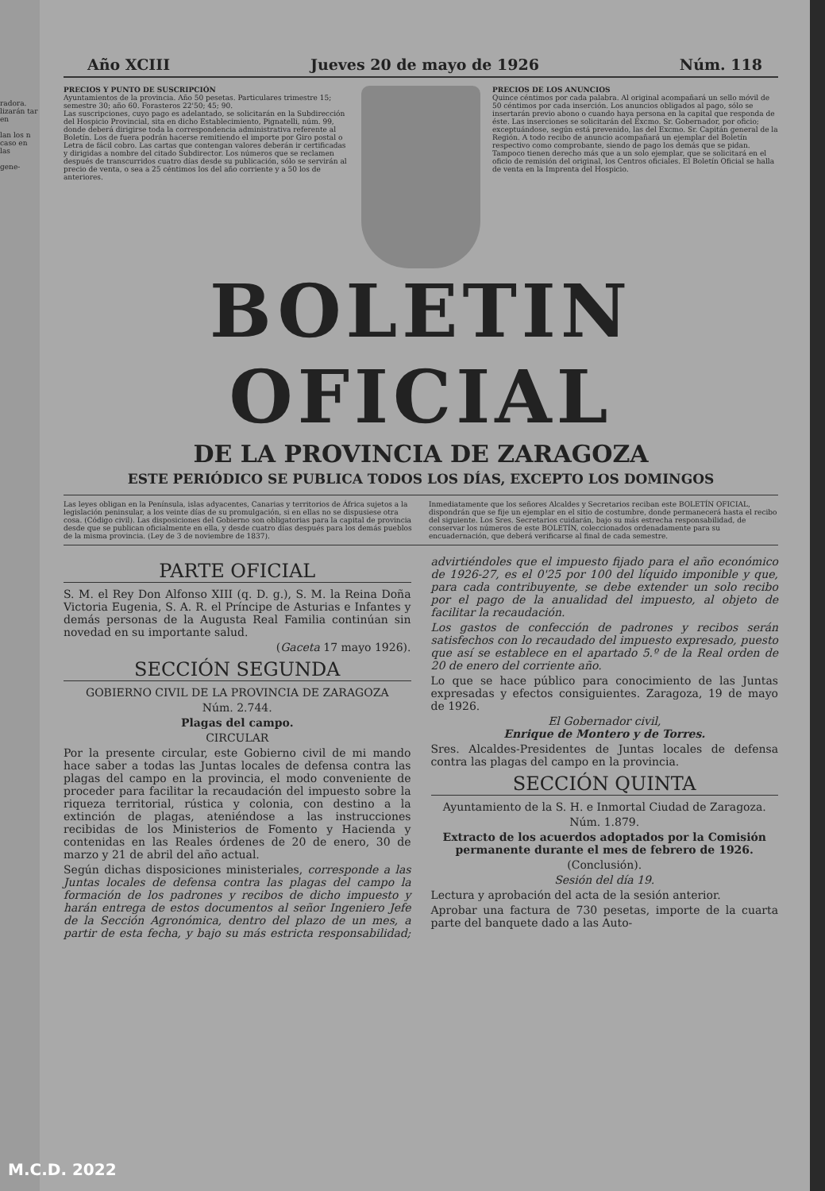radora. lizarán tar en
lan los n caso en las
gene-
Año XCIII Jueves 20 de mayo de 1926 Núm. 118
PRECIOS Y PUNTO DE SUSCRIPCIÓN
Ayuntamientos de la provincia. Año 50 pesetas. Particulares trimestre 15; semestre 30; año 60. Forasteros 22'50; 45; 90.
Las suscripciones, cuyo pago es adelantado, se solicitarán en la Subdirección del Hospicio Provincial, sita en dicho Establecimiento, Pignatelli, núm. 99, donde deberá dirigirse toda la correspondencia administrativa referente al Boletín. Los de fuera podrán hacerse remitiendo el importe por Giro postal o Letra de fácil cobro. Las cartas que contengan valores deberán ir certificadas y dirigidas a nombre del citado Subdirector. Los números que se reclamen después de transcurridos cuatro días desde su publicación, sólo se servirán al precio de venta, o sea a 25 céntimos los del año corriente y a 50 los de anteriores.
PRECIOS DE LOS ANUNCIOS
Quince céntimos por cada palabra. Al original acompañará un sello móvil de 50 céntimos por cada inserción. Los anuncios obligados al pago, sólo se insertarán previo abono o cuando haya persona en la capital que responda de éste. Las inserciones se solicitarán del Excmo. Sr. Gobernador, por oficio; exceptuándose, según está prevenido, las del Excmo. Sr. Capitán general de la Región. A todo recibo de anuncio acompañará un ejemplar del Boletín respectivo como comprobante, siendo de pago los demás que se pidan. Tampoco tienen derecho más que a un solo ejemplar, que se solicitará en el oficio de remisión del original, los Centros oficiales. El Boletín Oficial se halla de venta en la Imprenta del Hospicio.
BOLETIN OFICIAL
DE LA PROVINCIA DE ZARAGOZA
ESTE PERIÓDICO SE PUBLICA TODOS LOS DÍAS, EXCEPTO LOS DOMINGOS
Las leyes obligan en la Península, islas adyacentes, Canarias y territorios de África sujetos a la legislación peninsular, a los veinte días de su promulgación, si en ellas no se dispusiese otra cosa. (Código civil). Las disposiciones del Gobierno son obligatorias para la capital de provincia desde que se publican oficialmente en ella, y desde cuatro días después para los demás pueblos de la misma provincia. (Ley de 3 de noviembre de 1837).
Inmediatamente que los señores Alcaldes y Secretarios reciban este BOLETÍN OFICIAL, dispondrán que se fije un ejemplar en el sitio de costumbre, donde permanecerá hasta el recibo del siguiente. Los Sres. Secretarios cuidarán, bajo su más estrecha responsabilidad, de conservar los números de este BOLETÍN, coleccionados ordenadamente para su encuadernación, que deberá verificarse al final de cada semestre.
PARTE OFICIAL
S. M. el Rey Don Alfonso XIII (q. D. g.), S. M. la Reina Doña Victoria Eugenia, S. A. R. el Príncipe de Asturias e Infantes y demás personas de la Augusta Real Familia continúan sin novedad en su importante salud.
(Gaceta 17 mayo 1926).
SECCIÓN SEGUNDA
GOBIERNO CIVIL DE LA PROVINCIA DE ZARAGOZA
Núm. 2.744.
Plagas del campo.
CIRCULAR
Por la presente circular, este Gobierno civil de mi mando hace saber a todas las Juntas locales de defensa contra las plagas del campo en la provincia, el modo conveniente de proceder para facilitar la recaudación del impuesto sobre la riqueza territorial, rústica y colonia, con destino a la extinción de plagas, ateniéndose a las instrucciones recibidas de los Ministerios de Fomento y Hacienda y contenidas en las Reales órdenes de 20 de enero, 30 de marzo y 21 de abril del año actual.
Según dichas disposiciones ministeriales, corresponde a las Juntas locales de defensa contra las plagas del campo la formación de los padrones y recibos de dicho impuesto y harán entrega de estos documentos al señor Ingeniero Jefe de la Sección Agronómica, dentro del plazo de un mes, a partir de esta fecha, y bajo su más estricta responsabilidad; advirtiéndoles que el impuesto fijado para el año económico de 1926-27, es el 0'25 por 100 del líquido imponible y que, para cada contribuyente, se debe extender un solo recibo por el pago de la anualidad del impuesto, al objeto de facilitar la recaudación.
Los gastos de confección de padrones y recibos serán satisfechos con lo recaudado del impuesto expresado, puesto que así se establece en el apartado 5.º de la Real orden de 20 de enero del corriente año.
Lo que se hace público para conocimiento de las Juntas expresadas y efectos consiguientes. Zaragoza, 19 de mayo de 1926.
El Gobernador civil,
Enrique de Montero y de Torres.
Sres. Alcaldes-Presidentes de Juntas locales de defensa contra las plagas del campo en la provincia.
SECCIÓN QUINTA
Ayuntamiento de la S. H. e Inmortal Ciudad de Zaragoza.
Núm. 1.879.
Extracto de los acuerdos adoptados por la Comisión permanente durante el mes de febrero de 1926.
(Conclusión).
Sesión del día 19.
Lectura y aprobación del acta de la sesión anterior.
Aprobar una factura de 730 pesetas, importe de la cuarta parte del banquete dado a las Auto-
M.C.D. 2022